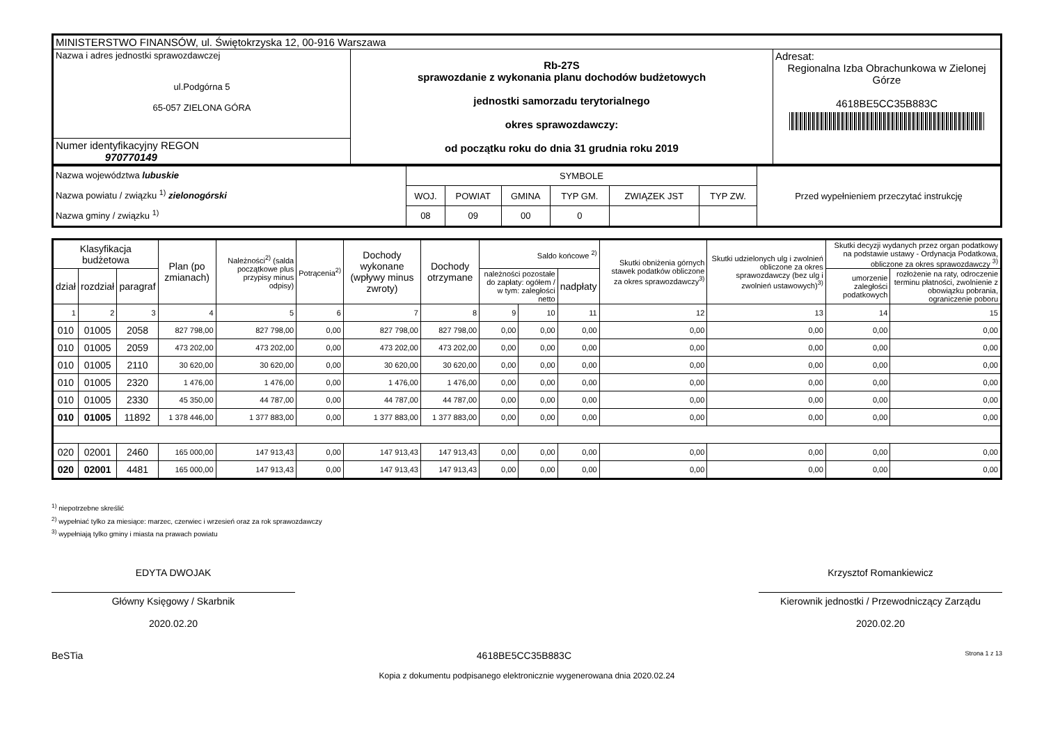| MINISTERSTWO FINANSÓW, ul. Świętokrzyska 12, 00-916 Warszawa | | |
| Nazwa i adres jednostki sprawozdawczej ul.Podgórna 5 65-057 ZIELONA GÓRA | Rb-27S sprawozdanie z wykonania planu dochodów budżetowych jednostki samorzadu terytorialnego okres sprawozdawczy: od początku roku do dnia 31 grudnia roku 2019 | Adresat: Regionalna Izba Obrachunkowa w Zielonej Górze 4618BE5CC35B883C |
| Numer identyfikacyjny REGON 970770149 | | |
| Nazwa województwa lubuskie Nazwa powiatu / związku <sup>1)</sup> zielonogórski Nazwa gminy / związku <sup>1)</sup> | SYMBOLE | | | | | | Przed wypełnieniem przeczytać instrukcję |
| | WOJ. | POWIAT | GMINA | TYP GM. | ZWIĄZEK JST | TYP ZW. | |
| | 08 | 09 | 00 | 0 | | | |
| Klasyfikacja budżetowa | | | Plan (po zmianach) | Należności<sup>2)</sup> (salda początkowe plus przypisy minus odpisy) | Potrącenia<sup>2)</sup> | Dochody wykonane (wpływy minus zwroty) | Dochody otrzymane | Saldo końcowe <sup>2)</sup> | | | Skutki obniżenia górnych stawek podatków obliczone za okres sprawozdawczy<sup>3)</sup> | Skutki udzielonych ulg i zwolnień obliczone za okres sprawozdawczy (bez ulg i zwolnień ustawowych)<sup>3)</sup> | Skutki decyzji wydanych przez organ podatkowy na podstawie ustawy - Ordynacja Podatkowa, obliczone za okres sprawozdawczy <sup>3)</sup> | |
| dział | rozdział | paragraf | | | | | | należności pozostałe do zapłaty: ogółem / w tym: zaległości netto | | nadpłaty | | | umorzenie zaległości podatkowych | rozłożenie na raty, odroczenie terminu płatności, zwolnienie z obowiązku pobrania, ograniczenie poboru |
| 1 | 2 | 3 | 4 | 5 | 6 | 7 | 8 | 9 | 10 | 11 | 12 | 13 | 14 | 15 |
| 010 | 01005 | 2058 | 827 798,00 | 827 798,00 | 0,00 | 827 798,00 | 827 798,00 | 0,00 | 0,00 | 0,00 | 0,00 | 0,00 | 0,00 | 0,00 |
| 010 | 01005 | 2059 | 473 202,00 | 473 202,00 | 0,00 | 473 202,00 | 473 202,00 | 0,00 | 0,00 | 0,00 | 0,00 | 0,00 | 0,00 | 0,00 |
| 010 | 01005 | 2110 | 30 620,00 | 30 620,00 | 0,00 | 30 620,00 | 30 620,00 | 0,00 | 0,00 | 0,00 | 0,00 | 0,00 | 0,00 | 0,00 |
| 010 | 01005 | 2320 | 1 476,00 | 1 476,00 | 0,00 | 1 476,00 | 1 476,00 | 0,00 | 0,00 | 0,00 | 0,00 | 0,00 | 0,00 | 0,00 |
| 010 | 01005 | 2330 | 45 350,00 | 44 787,00 | 0,00 | 44 787,00 | 44 787,00 | 0,00 | 0,00 | 0,00 | 0,00 | 0,00 | 0,00 | 0,00 |
| 010 | 01005 | 11892 | 1 378 446,00 | 1 377 883,00 | 0,00 | 1 377 883,00 | 1 377 883,00 | 0,00 | 0,00 | 0,00 | 0,00 | 0,00 | 0,00 | 0,00 |
| 020 | 02001 | 2460 | 165 000,00 | 147 913,43 | 0,00 | 147 913,43 | 147 913,43 | 0,00 | 0,00 | 0,00 | 0,00 | 0,00 | 0,00 | 0,00 |
| 020 | 02001 | 4481 | 165 000,00 | 147 913,43 | 0,00 | 147 913,43 | 147 913,43 | 0,00 | 0,00 | 0,00 | 0,00 | 0,00 | 0,00 | 0,00 |
<sup>1)</sup> niepotrzebne skreślić
<sup>2)</sup> wypełniać tylko za miesiące: marzec, czerwiec i wrzesień oraz za rok sprawozdawczy
<sup>3)</sup> wypełniają tylko gminy i miasta na prawach powiatu
EDYTA DWOJAK
Główny Księgowy / Skarbnik
2020.02.20
Krzysztof Romankiewicz
Kierownik jednostki / Przewodniczący Zarządu
2020.02.20
BeSTia 4618BE5CC35B883C Strona 1 z 13
Kopia z dokumentu podpisanego elektronicznie wygenerowana dnia 2020.02.24